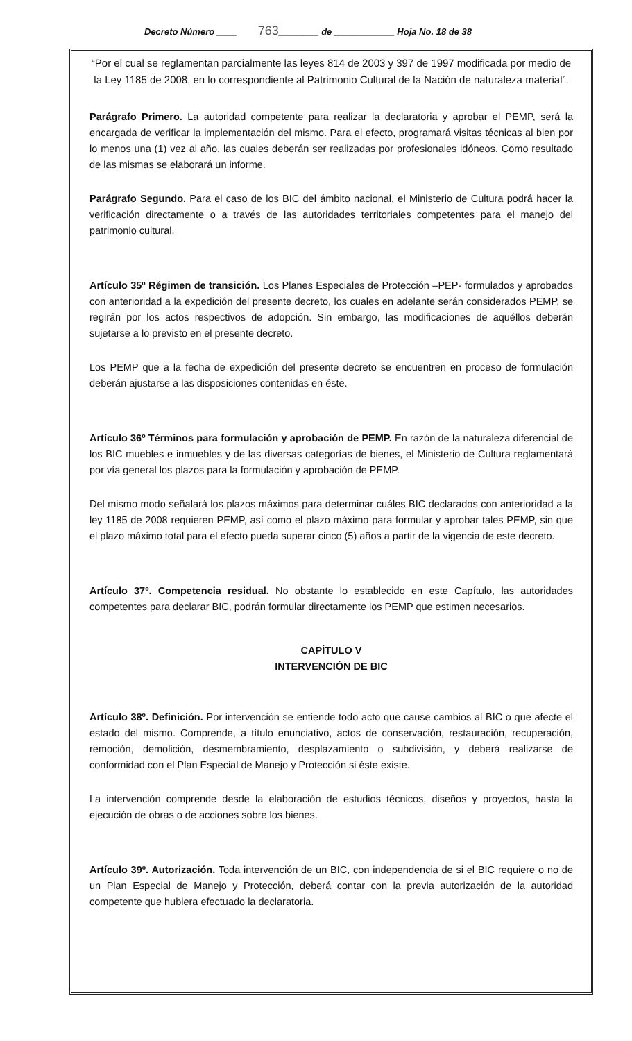Decreto Número ____ 763________ de ____________ Hoja No. 18 de 38
“Por el cual se reglamentan parcialmente las leyes 814 de 2003 y 397 de 1997 modificada por medio de la Ley 1185 de 2008, en lo correspondiente al Patrimonio Cultural de la Nación de naturaleza material”.
Parágrafo Primero. La autoridad competente para realizar la declaratoria y aprobar el PEMP, será la encargada de verificar la implementación del mismo. Para el efecto, programará visitas técnicas al bien por lo menos una (1) vez al año, las cuales deberán ser realizadas por profesionales idóneos. Como resultado de las mismas se elaborará un informe.
Parágrafo Segundo. Para el caso de los BIC del ámbito nacional, el Ministerio de Cultura podrá hacer la verificación directamente o a través de las autoridades territoriales competentes para el manejo del patrimonio cultural.
Artículo 35º Régimen de transición. Los Planes Especiales de Protección –PEP- formulados y aprobados con anterioridad a la expedición del presente decreto, los cuales en adelante serán considerados PEMP, se regirán por los actos respectivos de adopción. Sin embargo, las modificaciones de aquéllos deberán sujetarse a lo previsto en el presente decreto.
Los PEMP que a la fecha de expedición del presente decreto se encuentren en proceso de formulación deberán ajustarse a las disposiciones contenidas en éste.
Artículo 36º Términos para formulación y aprobación de PEMP. En razón de la naturaleza diferencial de los BIC muebles e inmuebles y de las diversas categorías de bienes, el Ministerio de Cultura reglamentará por vía general los plazos para la formulación y aprobación de PEMP.
Del mismo modo señalará los plazos máximos para determinar cuáles BIC declarados con anterioridad a la ley 1185 de 2008 requieren PEMP, así como el plazo máximo para formular y aprobar tales PEMP, sin que el plazo máximo total para el efecto pueda superar cinco (5) años a partir de la vigencia de este decreto.
Artículo 37º. Competencia residual. No obstante lo establecido en este Capítulo, las autoridades competentes para declarar BIC, podrán formular directamente los PEMP que estimen necesarios.
CAPÍTULO V
INTERVENCIÓN DE BIC
Artículo 38º. Definición. Por intervención se entiende todo acto que cause cambios al BIC o que afecte el estado del mismo. Comprende, a título enunciativo, actos de conservación, restauración, recuperación, remoción, demolición, desmembramiento, desplazamiento o subdivisión, y deberá realizarse de conformidad con el Plan Especial de Manejo y Protección si éste existe.
La intervención comprende desde la elaboración de estudios técnicos, diseños y proyectos, hasta la ejecución de obras o de acciones sobre los bienes.
Artículo 39º. Autorización. Toda intervención de un BIC, con independencia de si el BIC requiere o no de un Plan Especial de Manejo y Protección, deberá contar con la previa autorización de la autoridad competente que hubiera efectuado la declaratoria.